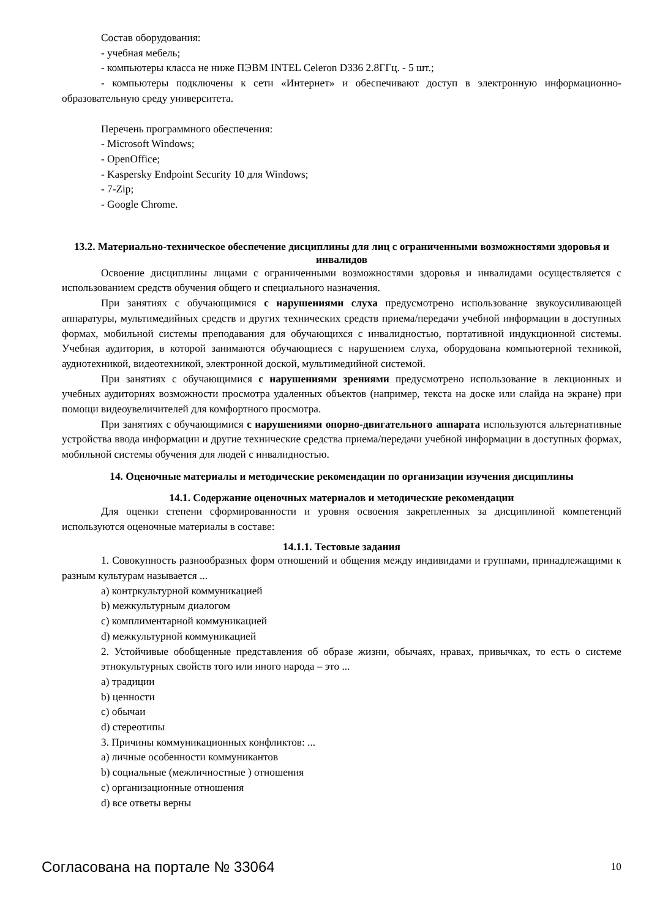Состав оборудования:
- учебная мебель;
- компьютеры класса не ниже ПЭВМ INTEL Celeron D336 2.8ГГц. - 5 шт.;
- компьютеры подключены к сети «Интернет» и обеспечивают доступ в электронную информационно-образовательную среду университета.
Перечень программного обеспечения:
- Microsoft Windows;
- OpenOffice;
- Kaspersky Endpoint Security 10 для Windows;
- 7-Zip;
- Google Chrome.
13.2. Материально-техническое обеспечение дисциплины для лиц с ограниченными возможностями здоровья и инвалидов
Освоение дисциплины лицами с ограниченными возможностями здоровья и инвалидами осуществляется с использованием средств обучения общего и специального назначения.
При занятиях с обучающимися с нарушениями слуха предусмотрено использование звукоусиливающей аппаратуры, мультимедийных средств и других технических средств приема/передачи учебной информации в доступных формах, мобильной системы преподавания для обучающихся с инвалидностью, портативной индукционной системы. Учебная аудитория, в которой занимаются обучающиеся с нарушением слуха, оборудована компьютерной техникой, аудиотехникой, видеотехникой, электронной доской, мультимедийной системой.
При занятиях с обучающимися с нарушениями зрениями предусмотрено использование в лекционных и учебных аудиториях возможности просмотра удаленных объектов (например, текста на доске или слайда на экране) при помощи видеоувеличителей для комфортного просмотра.
При занятиях с обучающимися с нарушениями опорно-двигательного аппарата используются альтернативные устройства ввода информации и другие технические средства приема/передачи учебной информации в доступных формах, мобильной системы обучения для людей с инвалидностью.
14. Оценочные материалы и методические рекомендации по организации изучения дисциплины
14.1. Содержание оценочных материалов и методические рекомендации
Для оценки степени сформированности и уровня освоения закрепленных за дисциплиной компетенций используются оценочные материалы в составе:
14.1.1. Тестовые задания
1. Совокупность разнообразных форм отношений и общения между индивидами и группами, принадлежащими к разным культурам называется ...
a) контркультурной коммуникацией
b) межкультурным диалогом
c) комплиментарной коммуникацией
d) межкультурной коммуникацией
2. Устойчивые обобщенные представления об образе жизни, обычаях, нравах, привычках, то есть о системе этнокультурных свойств того или иного народа – это ...
a) традиции
b) ценности
c) обычаи
d) стереотипы
3. Причины коммуникационных конфликтов: ...
a) личные особенности коммуникантов
b) социальные (межличностные ) отношения
c) организационные отношения
d) все ответы верны
Согласована на портале № 33064 10